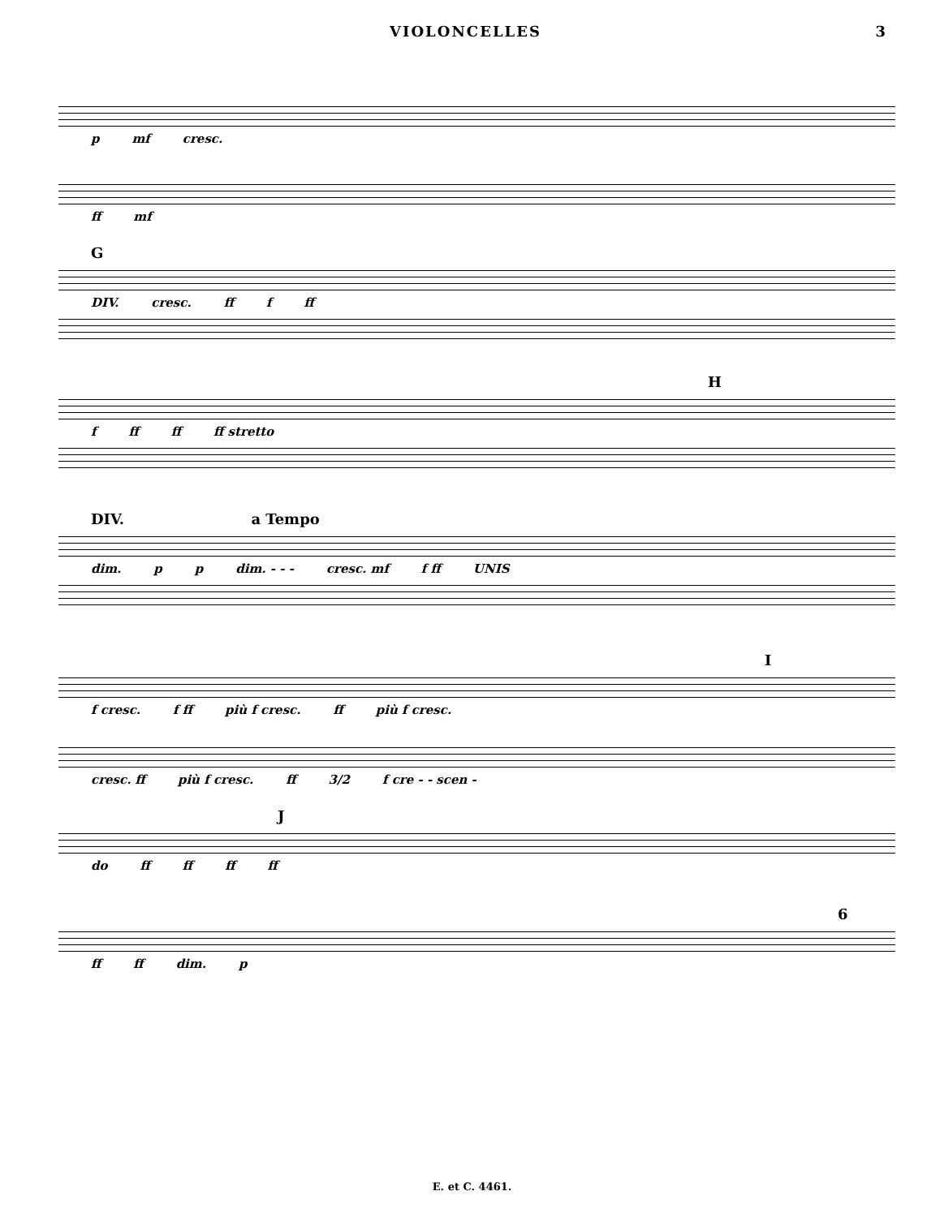VIOLONCELLES 3
p mf cresc.
ff mf
G
DIV. cresc. ff f ff
H
f ff ff ff stretto
DIV. a Tempo
dim. p p dim. - - - cresc. mf f ff UNIS
I
f cresc. f ff più f cresc. ff più f cresc.
cresc. ff più f cresc. ff 3/2 f cre - - scen -
J
do ff ff ff ff
6
ff ff dim. p
E. et C. 4461.